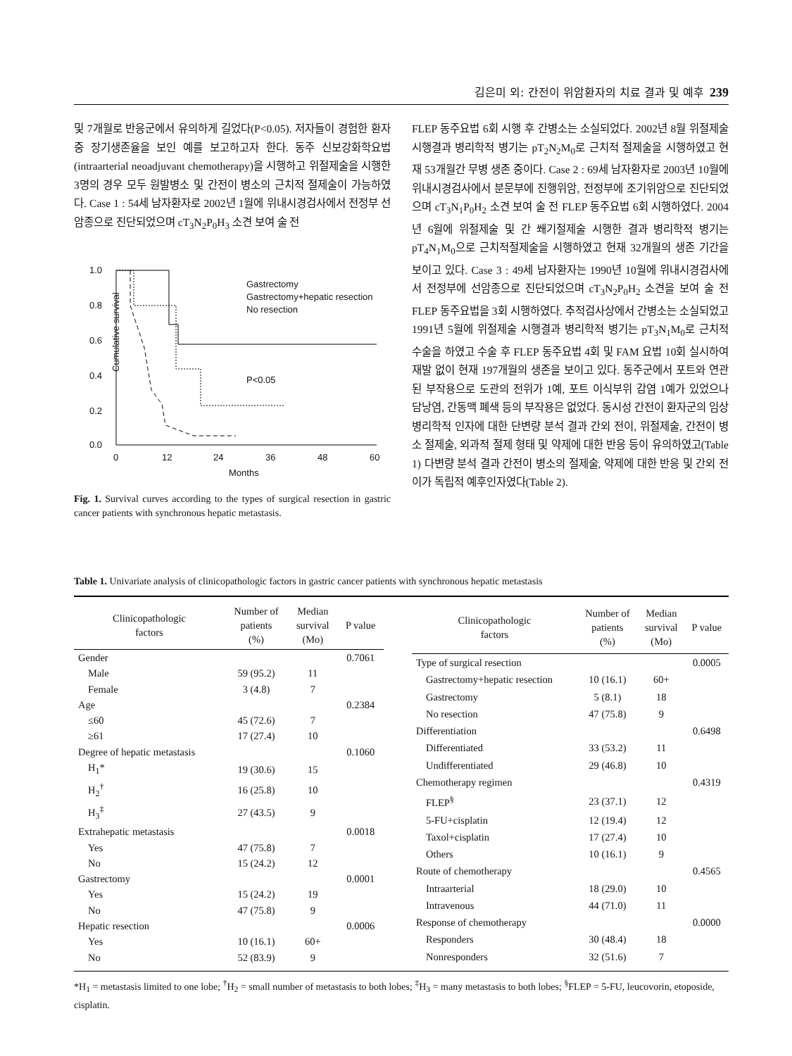김은미 외: 간전이 위암환자의 치료 결과 및 예후 239
및 7개월로 반응군에서 유의하게 길었다(P<0.05). 저자들이 경험한 환자 중 장기생존율을 보인 예를 보고하고자 한다. 동주 신보강화학요법(intraarterial neoadjuvant chemotherapy)을 시행하고 위절제술을 시행한 3명의 경우 모두 원발병소 및 간전이 병소의 근치적 절제술이 가능하였다. Case 1 : 54세 남자환자로 2002년 1월에 위내시경검사에서 전정부 선암종으로 진단되었으며 cT<sub>3</sub>N<sub>2</sub>P<sub>0</sub>H<sub>3</sub> 소견 보여 술 전
1.0
0.8
0.6
0.4
0.2
0.0
0
12
24
36
48
60
Months
Cumulative survival
Gastrectomy
Gastrectomy+hepatic resection
No resection
P<0.05
Fig. 1. Survival curves according to the types of surgical resection in gastric cancer patients with synchronous hepatic metastasis.
FLEP 동주요법 6회 시행 후 간병소는 소실되었다. 2002년 8월 위절제술 시행결과 병리학적 병기는 pT<sub>2</sub>N<sub>2</sub>M<sub>0</sub>로 근치적 절제술을 시행하였고 현재 53개월간 무병 생존 중이다. Case 2 : 69세 남자환자로 2003년 10월에 위내시경검사에서 분문부에 진행위암, 전정부에 조기위암으로 진단되었으며 cT<sub>3</sub>N<sub>1</sub>P<sub>0</sub>H<sub>2</sub> 소견 보여 술 전 FLEP 동주요법 6회 시행하였다. 2004년 6월에 위절제술 및 간 쐐기절제술 시행한 결과 병리학적 병기는 pT<sub>4</sub>N<sub>1</sub>M<sub>0</sub>으로 근치적절제술을 시행하였고 현재 32개월의 생존 기간을 보이고 있다. Case 3 : 49세 남자환자는 1990년 10월에 위내시경검사에서 전정부에 선암종으로 진단되었으며 cT<sub>3</sub>N<sub>2</sub>P<sub>0</sub>H<sub>2</sub> 소견을 보여 술 전 FLEP 동주요법을 3회 시행하였다. 추적검사상에서 간병소는 소실되었고 1991년 5월에 위절제술 시행결과 병리학적 병기는 pT<sub>3</sub>N<sub>1</sub>M<sub>0</sub>로 근치적 수술을 하였고 수술 후 FLEP 동주요법 4회 및 FAM 요법 10회 실시하여 재발 없이 현재 197개월의 생존을 보이고 있다. 동주군에서 포트와 연관된 부작용으로 도관의 전위가 1예, 포트 이식부위 감염 1예가 있었으나 담낭염, 간동맥 폐색 등의 부작용은 없었다. 동시성 간전이 환자군의 임상병리학적 인자에 대한 단변량 분석 결과 간외 전이, 위절제술, 간전이 병소 절제술, 외과적 절제 형태 및 약제에 대한 반응 등이 유의하였고(Table 1) 다변량 분석 결과 간전이 병소의 절제술, 약제에 대한 반응 및 간외 전이가 독립적 예후인자였다(Table 2).
Table 1. Univariate analysis of clinicopathologic factors in gastric cancer patients with synchronous hepatic metastasis
| Clinicopathologic factors | Number of patients (%) | Median survival (Mo) | P value |
| --- | --- | --- | --- |
| Gender | | | 0.7061 |
| Male | 59 (95.2) | 11 | |
| Female | 3 (4.8) | 7 | |
| Age | | | 0.2384 |
| ≤60 | 45 (72.6) | 7 | |
| ≥61 | 17 (27.4) | 10 | |
| Degree of hepatic metastasis | | | 0.1060 |
| H<sub>1</sub>* | 19 (30.6) | 15 | |
| H<sub>2</sub><sup>†</sup> | 16 (25.8) | 10 | |
| H<sub>3</sub><sup>‡</sup> | 27 (43.5) | 9 | |
| Extrahepatic metastasis | | | 0.0018 |
| Yes | 47 (75.8) | 7 | |
| No | 15 (24.2) | 12 | |
| Gastrectomy | | | 0.0001 |
| Yes | 15 (24.2) | 19 | |
| No | 47 (75.8) | 9 | |
| Hepatic resection | | | 0.0006 |
| Yes | 10 (16.1) | 60+ | |
| No | 52 (83.9) | 9 | |
| Clinicopathologic factors | Number of patients (%) | Median survival (Mo) | P value |
| --- | --- | --- | --- |
| Type of surgical resection | | | 0.0005 |
| Gastrectomy+hepatic resection | 10 (16.1) | 60+ | |
| Gastrectomy | 5 (8.1) | 18 | |
| No resection | 47 (75.8) | 9 | |
| Differentiation | | | 0.6498 |
| Differentiated | 33 (53.2) | 11 | |
| Undifferentiated | 29 (46.8) | 10 | |
| Chemotherapy regimen | | | 0.4319 |
| FLEP<sup>§</sup> | 23 (37.1) | 12 | |
| 5-FU+cisplatin | 12 (19.4) | 12 | |
| Taxol+cisplatin | 17 (27.4) | 10 | |
| Others | 10 (16.1) | 9 | |
| Route of chemotherapy | | | 0.4565 |
| Intraarterial | 18 (29.0) | 10 | |
| Intravenous | 44 (71.0) | 11 | |
| Response of chemotherapy | | | 0.0000 |
| Responders | 30 (48.4) | 18 | |
| Nonresponders | 32 (51.6) | 7 | |
*H<sub>1</sub> = metastasis limited to one lobe; <sup>†</sup>H<sub>2</sub> = small number of metastasis to both lobes; <sup>‡</sup>H<sub>3</sub> = many metastasis to both lobes; <sup>§</sup>FLEP = 5-FU, leucovorin, etoposide, cisplatin.